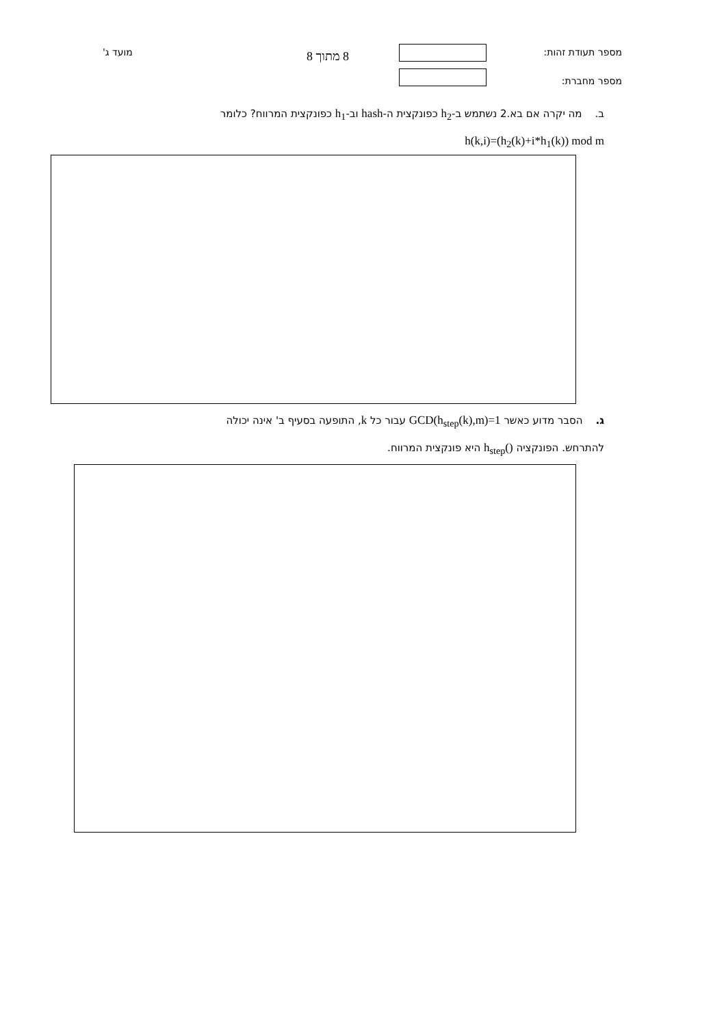מספר תעודת זהות:
מספר מחברת:
8 מתוך 8
מועד ג'
ב. מה יקרה אם בא.2 נשתמש ב-h<sub>2</sub> כפונקצית ה-hash וב-h<sub>1</sub> כפונקצית המרווח? כלומר
h(k,i)=(h<sub>2</sub>(k)+i*h<sub>1</sub>(k)) mod m
ג. הסבר מדוע כאשר GCD(h<sub>step</sub>(k),m)=1 עבור כל k, התופעה בסעיף ב' אינה יכולה
להתרחש. הפונקציה h<sub>step</sub>() היא פונקצית המרווח.